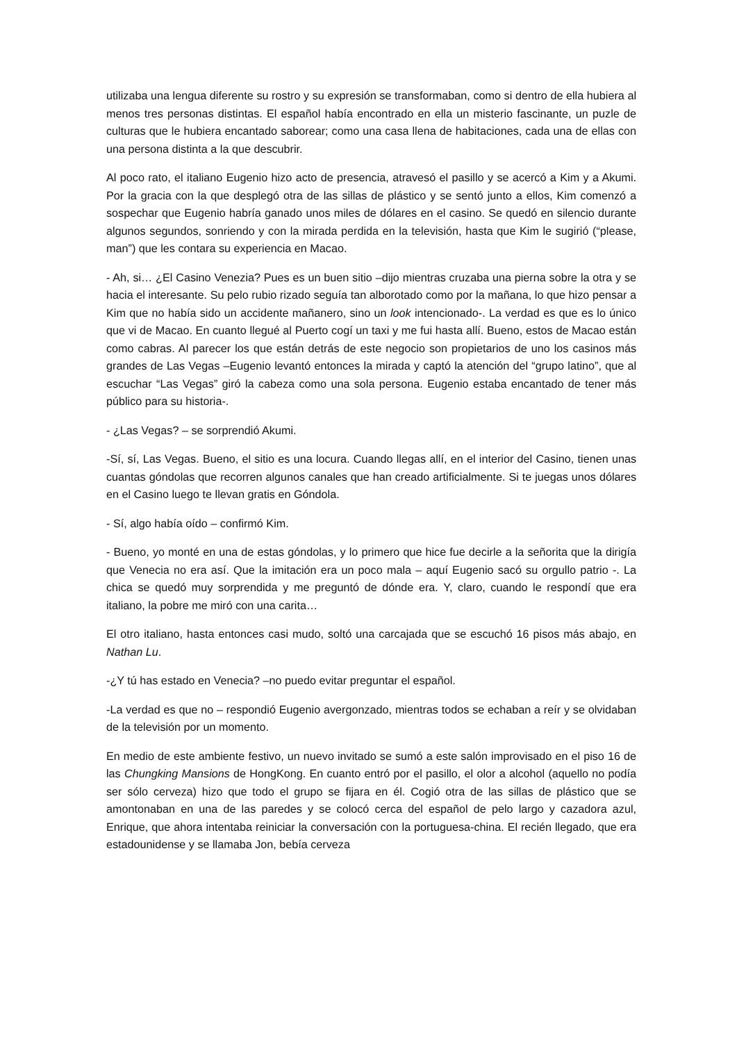utilizaba una lengua diferente su rostro y su expresión se transformaban, como si dentro de ella hubiera al menos tres personas distintas. El español había encontrado en ella un misterio fascinante, un puzle de culturas que le hubiera encantado saborear; como una casa llena de habitaciones, cada una de ellas con una persona distinta a la que descubrir.
Al poco rato, el italiano Eugenio hizo acto de presencia, atravesó el pasillo y se acercó a Kim y a Akumi. Por la gracia con la que desplegó otra de las sillas de plástico y se sentó junto a ellos, Kim comenzó a sospechar que Eugenio habría ganado unos miles de dólares en el casino. Se quedó en silencio durante algunos segundos, sonriendo y con la mirada perdida en la televisión, hasta que Kim le sugirió (“please, man”) que les contara su experiencia en Macao.
- Ah, si… ¿El Casino Venezia? Pues es un buen sitio –dijo mientras cruzaba una pierna sobre la otra y se hacia el interesante. Su pelo rubio rizado seguía tan alborotado como por la mañana, lo que hizo pensar a Kim que no había sido un accidente mañanero, sino un look intencionado-. La verdad es que es lo único que vi de Macao. En cuanto llegué al Puerto cogí un taxi y me fui hasta allí. Bueno, estos de Macao están como cabras. Al parecer los que están detrás de este negocio son propietarios de uno los casinos más grandes de Las Vegas –Eugenio levantó entonces la mirada y captó la atención del “grupo latino”, que al escuchar “Las Vegas” giró la cabeza como una sola persona. Eugenio estaba encantado de tener más público para su historia-.
- ¿Las Vegas? – se sorprendió Akumi.
-Sí, sí, Las Vegas. Bueno, el sitio es una locura. Cuando llegas allí, en el interior del Casino, tienen unas cuantas góndolas que recorren algunos canales que han creado artificialmente. Si te juegas unos dólares en el Casino luego te llevan gratis en Góndola.
- Sí, algo había oído – confirmó Kim.
- Bueno, yo monté en una de estas góndolas, y lo primero que hice fue decirle a la señorita que la dirigía que Venecia no era así. Que la imitación era un poco mala – aquí Eugenio sacó su orgullo patrio -. La chica se quedó muy sorprendida y me preguntó de dónde era. Y, claro, cuando le respondí que era italiano, la pobre me miró con una carita…
El otro italiano, hasta entonces casi mudo, soltó una carcajada que se escuchó 16 pisos más abajo, en Nathan Lu.
-¿Y tú has estado en Venecia? –no puedo evitar preguntar el español.
-La verdad es que no – respondió Eugenio avergonzado, mientras todos se echaban a reír y se olvidaban de la televisión por un momento.
En medio de este ambiente festivo, un nuevo invitado se sumó a este salón improvisado en el piso 16 de las Chungking Mansions de HongKong. En cuanto entró por el pasillo, el olor a alcohol (aquello no podía ser sólo cerveza) hizo que todo el grupo se fijara en él. Cogió otra de las sillas de plástico que se amontonaban en una de las paredes y se colocó cerca del español de pelo largo y cazadora azul, Enrique, que ahora intentaba reiniciar la conversación con la portuguesa-china. El recién llegado, que era estadounidense y se llamaba Jon, bebía cerveza